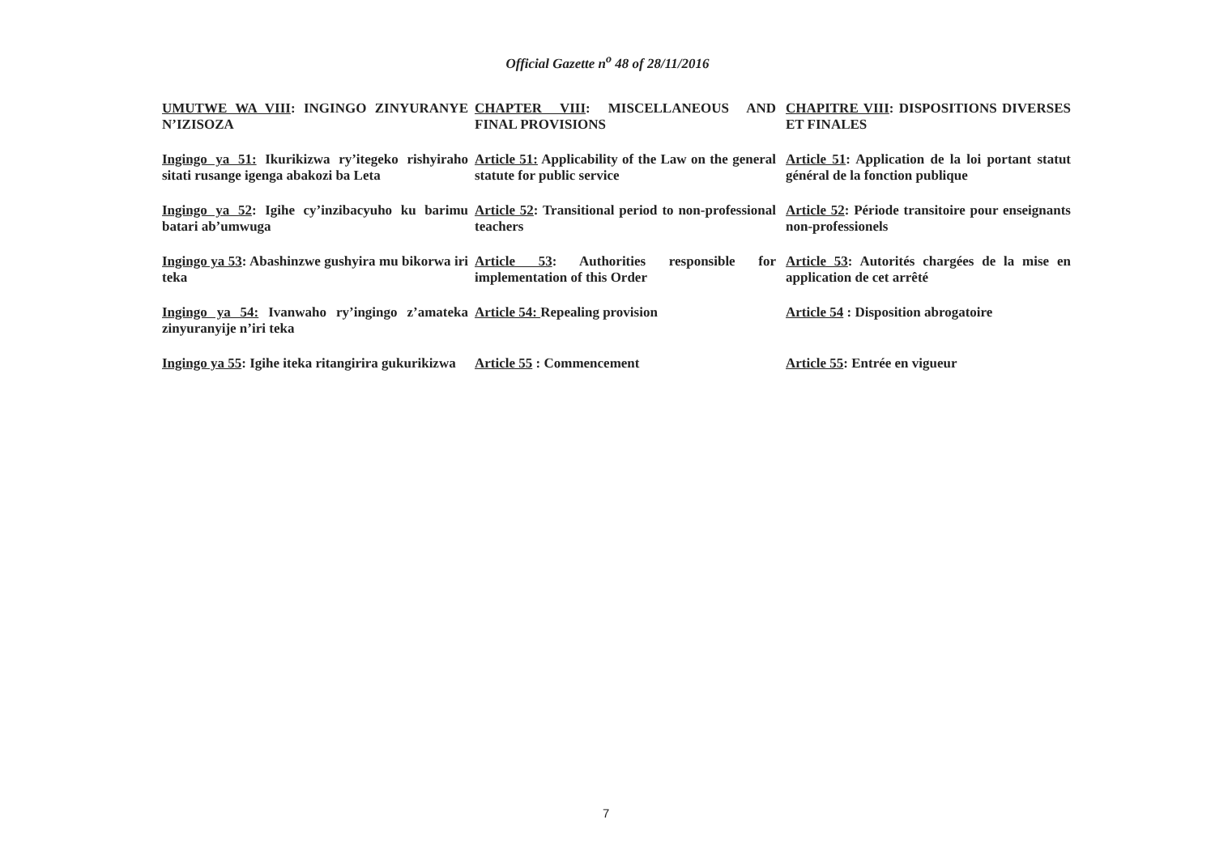Official Gazette n<sup>o</sup> 48 of 28/11/2016
| UMUTWE WA VIII : INGINGO ZINYURANYE N’IZISOZA | CHAPTER VIII : MISCELLANEOUS AND FINAL PROVISIONS | CHAPITRE VIII : DISPOSITIONS DIVERSES ET FINALES |
| Ingingo ya 51: Ikurikizwa ry’itegeko rishyiraho sitati rusange igenga abakozi ba Leta | Article 51: Applicability of the Law on the general statute for public service | Article 51 : Application de la loi portant statut général de la fonction publique |
| Ingingo ya 52 : Igihe cy’inzibacyuho ku barimu batari ab’umwuga | Article 52 : Transitional period to non-professional teachers | Article 52 : Période transitoire pour enseignants non-professionels |
| Ingingo ya 53 : Abashinzwe gushyira mu bikorwa iri teka | Article 53 : Authorities responsible for implementation of this Order | Article 53 : Autorités chargées de la mise en application de cet arrêté |
| Ingingo ya 54: Ivanwaho ry’ingingo z’amateka zinyuranyije n’iri teka | Article 54: Repealing provision | Article 54 : Disposition abrogatoire |
| Ingingo ya 55 : Igihe iteka ritangirira gukurikizwa | Article 55 : Commencement | Article 55 : Entrée en vigueur |
7